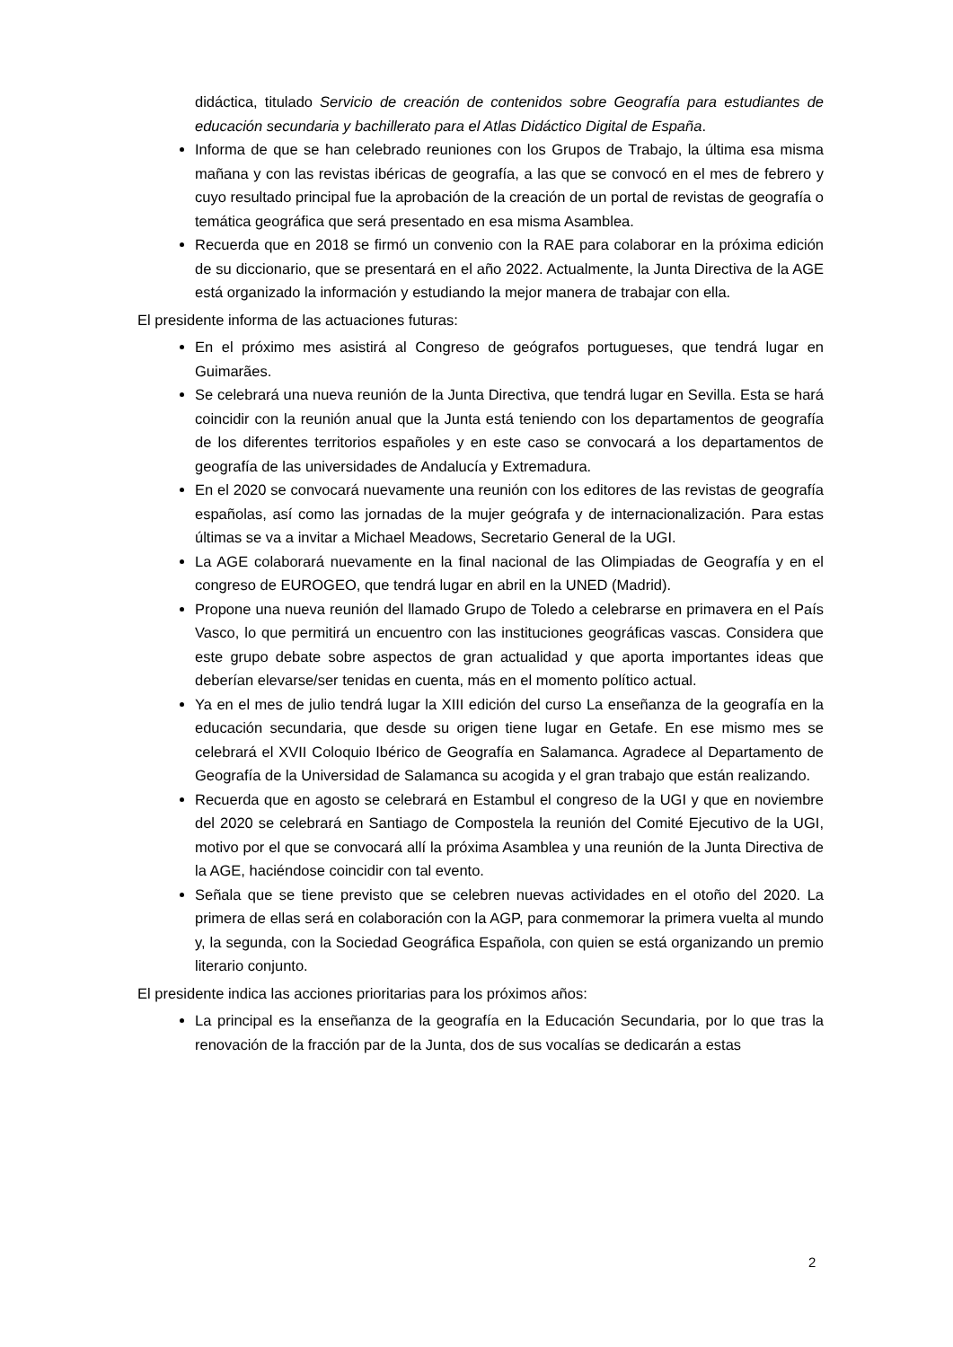didáctica, titulado Servicio de creación de contenidos sobre Geografía para estudiantes de educación secundaria y bachillerato para el Atlas Didáctico Digital de España.
Informa de que se han celebrado reuniones con los Grupos de Trabajo, la última esa misma mañana y con las revistas ibéricas de geografía, a las que se convocó en el mes de febrero y cuyo resultado principal fue la aprobación de la creación de un portal de revistas de geografía o temática geográfica que será presentado en esa misma Asamblea.
Recuerda que en 2018 se firmó un convenio con la RAE para colaborar en la próxima edición de su diccionario, que se presentará en el año 2022. Actualmente, la Junta Directiva de la AGE está organizado la información y estudiando la mejor manera de trabajar con ella.
El presidente informa de las actuaciones futuras:
En el próximo mes asistirá al Congreso de geógrafos portugueses, que tendrá lugar en Guimarães.
Se celebrará una nueva reunión de la Junta Directiva, que tendrá lugar en Sevilla. Esta se hará coincidir con la reunión anual que la Junta está teniendo con los departamentos de geografía de los diferentes territorios españoles y en este caso se convocará a los departamentos de geografía de las universidades de Andalucía y Extremadura.
En el 2020 se convocará nuevamente una reunión con los editores de las revistas de geografía españolas, así como las jornadas de la mujer geógrafa y de internacionalización. Para estas últimas se va a invitar a Michael Meadows, Secretario General de la UGI.
La AGE colaborará nuevamente en la final nacional de las Olimpiadas de Geografía y en el congreso de EUROGEO, que tendrá lugar en abril en la UNED (Madrid).
Propone una nueva reunión del llamado Grupo de Toledo a celebrarse en primavera en el País Vasco, lo que permitirá un encuentro con las instituciones geográficas vascas. Considera que este grupo debate sobre aspectos de gran actualidad y que aporta importantes ideas que deberían elevarse/ser tenidas en cuenta, más en el momento político actual.
Ya en el mes de julio tendrá lugar la XIII edición del curso La enseñanza de la geografía en la educación secundaria, que desde su origen tiene lugar en Getafe. En ese mismo mes se celebrará el XVII Coloquio Ibérico de Geografía en Salamanca. Agradece al Departamento de Geografía de la Universidad de Salamanca su acogida y el gran trabajo que están realizando.
Recuerda que en agosto se celebrará en Estambul el congreso de la UGI y que en noviembre del 2020 se celebrará en Santiago de Compostela la reunión del Comité Ejecutivo de la UGI, motivo por el que se convocará allí la próxima Asamblea y una reunión de la Junta Directiva de la AGE, haciéndose coincidir con tal evento.
Señala que se tiene previsto que se celebren nuevas actividades en el otoño del 2020. La primera de ellas será en colaboración con la AGP, para conmemorar la primera vuelta al mundo y, la segunda, con la Sociedad Geográfica Española, con quien se está organizando un premio literario conjunto.
El presidente indica las acciones prioritarias para los próximos años:
La principal es la enseñanza de la geografía en la Educación Secundaria, por lo que tras la renovación de la fracción par de la Junta, dos de sus vocalías se dedicarán a estas
2